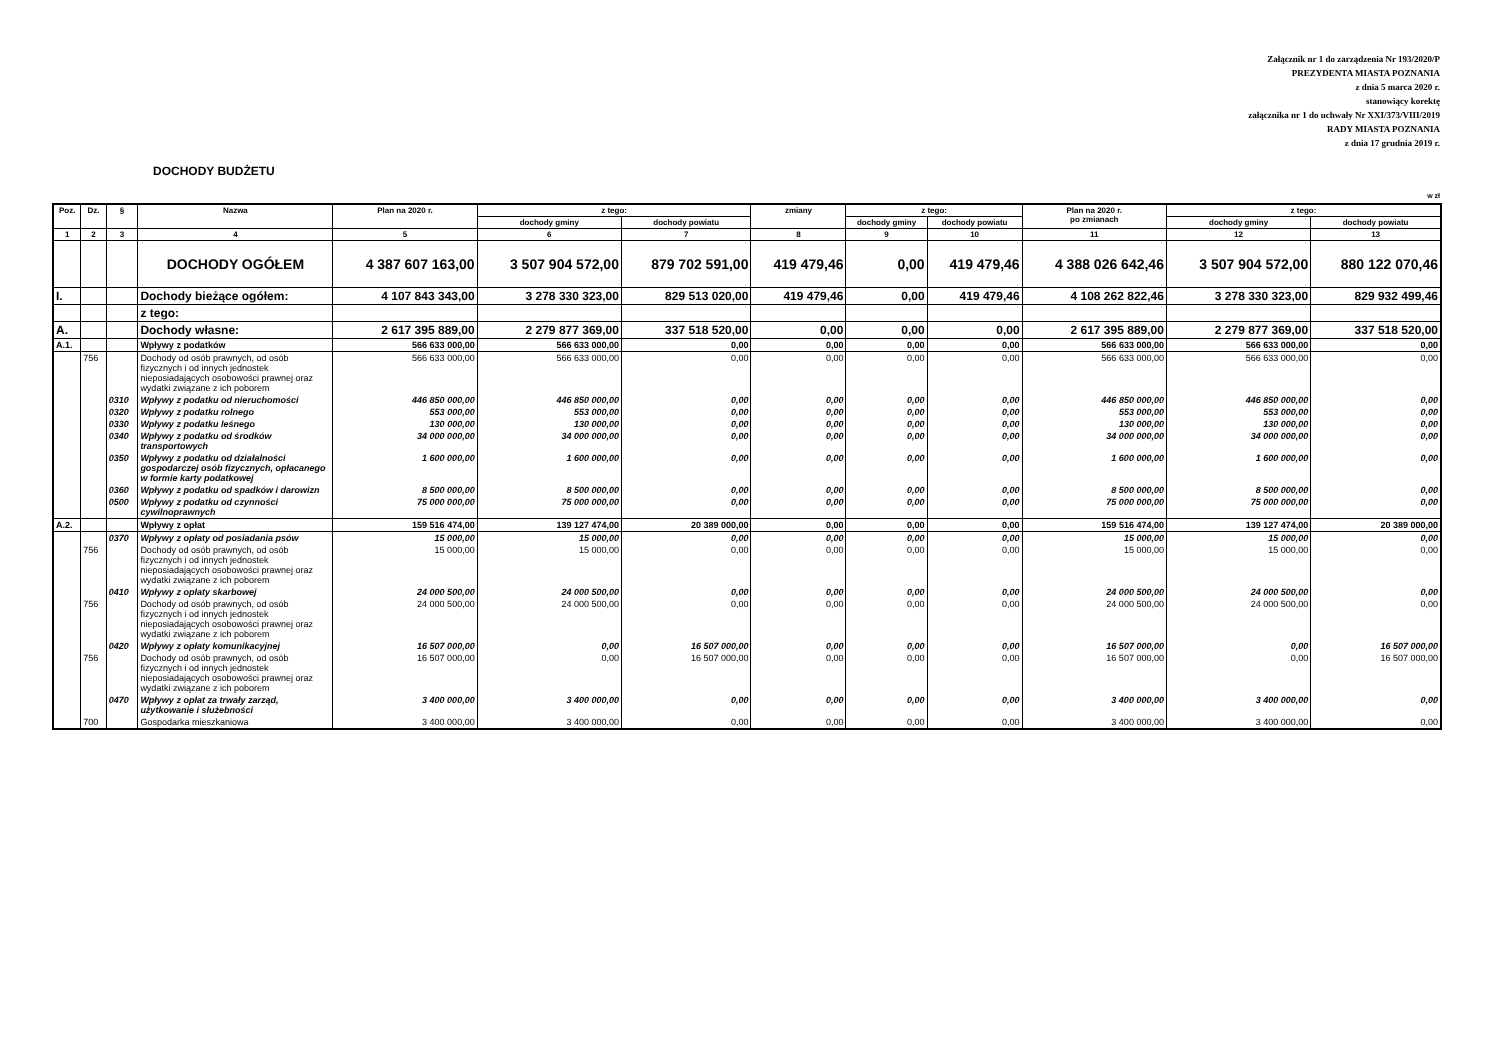Załącznik nr 1 do zarządzenia Nr 193/2020/P
PREZYDENTA MIASTA POZNANIA
z dnia 5 marca 2020 r.
stanowiący korektę
załącznika nr 1 do uchwały Nr XXI/373/VIII/2019
RADY MIASTA POZNANIA
z dnia 17 grudnia 2019 r.
DOCHODY BUDŻETU
w zł
| Poz. | Dz. | § | Nazwa | Plan na 2020 r. | z tego: | | zmiany | z tego: | | Plan na 2020 r. po zmianach | z tego: | |
| --- | --- | --- | --- | --- | --- | --- | --- | --- | --- | --- | --- | --- |
| | | | | | dochody gminy | dochody powiatu | | dochody gminy | dochody powiatu | | dochody gminy | dochody powiatu |
| 1 | 2 | 3 | 4 | 5 | 6 | 7 | 8 | 9 | 10 | 11 | 12 | 13 |
| | | | DOCHODY OGÓŁEM | 4 387 607 163,00 | 3 507 904 572,00 | 879 702 591,00 | 419 479,46 | 0,00 | 419 479,46 | 4 388 026 642,46 | 3 507 904 572,00 | 880 122 070,46 |
| I. | | | Dochody bieżące ogółem: | 4 107 843 343,00 | 3 278 330 323,00 | 829 513 020,00 | 419 479,46 | 0,00 | 419 479,46 | 4 108 262 822,46 | 3 278 330 323,00 | 829 932 499,46 |
| | | | z tego: | | | | | | | | | |
| A. | | | Dochody własne: | 2 617 395 889,00 | 2 279 877 369,00 | 337 518 520,00 | 0,00 | 0,00 | 0,00 | 2 617 395 889,00 | 2 279 877 369,00 | 337 518 520,00 |
| A.1. | | | Wpływy z podatków | 566 633 000,00 | 566 633 000,00 | 0,00 | 0,00 | 0,00 | 0,00 | 566 633 000,00 | 566 633 000,00 | 0,00 |
| | 756 | | Dochody od osób prawnych, od osób fizycznych i od innych jednostek nieposiadających osobowości prawnej oraz wydatki związane z ich poborem | 566 633 000,00 | 566 633 000,00 | 0,00 | 0,00 | 0,00 | 0,00 | 566 633 000,00 | 566 633 000,00 | 0,00 |
| | | 0310 | Wpływy z podatku od nieruchomości | 446 850 000,00 | 446 850 000,00 | 0,00 | 0,00 | 0,00 | 0,00 | 446 850 000,00 | 446 850 000,00 | 0,00 |
| | | 0320 | Wpływy z podatku rolnego | 553 000,00 | 553 000,00 | 0,00 | 0,00 | 0,00 | 0,00 | 553 000,00 | 553 000,00 | 0,00 |
| | | 0330 | Wpływy z podatku leśnego | 130 000,00 | 130 000,00 | 0,00 | 0,00 | 0,00 | 0,00 | 130 000,00 | 130 000,00 | 0,00 |
| | | 0340 | Wpływy z podatku od środków transportowych | 34 000 000,00 | 34 000 000,00 | 0,00 | 0,00 | 0,00 | 0,00 | 34 000 000,00 | 34 000 000,00 | 0,00 |
| | | 0350 | Wpływy z podatku od działalności gospodarczej osób fizycznych, opłacanego w formie karty podatkowej | 1 600 000,00 | 1 600 000,00 | 0,00 | 0,00 | 0,00 | 0,00 | 1 600 000,00 | 1 600 000,00 | 0,00 |
| | | 0360 | Wpływy z podatku od spadków i darowizn | 8 500 000,00 | 8 500 000,00 | 0,00 | 0,00 | 0,00 | 0,00 | 8 500 000,00 | 8 500 000,00 | 0,00 |
| | | 0500 | Wpływy z podatku od czynności cywilnoprawnych | 75 000 000,00 | 75 000 000,00 | 0,00 | 0,00 | 0,00 | 0,00 | 75 000 000,00 | 75 000 000,00 | 0,00 |
| A.2. | | | Wpływy z opłat | 159 516 474,00 | 139 127 474,00 | 20 389 000,00 | 0,00 | 0,00 | 0,00 | 159 516 474,00 | 139 127 474,00 | 20 389 000,00 |
| | | 0370 | Wpływy z opłaty od posiadania psów | 15 000,00 | 15 000,00 | 0,00 | 0,00 | 0,00 | 0,00 | 15 000,00 | 15 000,00 | 0,00 |
| | 756 | | Dochody od osób prawnych, od osób fizycznych i od innych jednostek nieposiadających osobowości prawnej oraz wydatki związane z ich poborem | 15 000,00 | 15 000,00 | 0,00 | 0,00 | 0,00 | 0,00 | 15 000,00 | 15 000,00 | 0,00 |
| | | 0410 | Wpływy z opłaty skarbowej | 24 000 500,00 | 24 000 500,00 | 0,00 | 0,00 | 0,00 | 0,00 | 24 000 500,00 | 24 000 500,00 | 0,00 |
| | 756 | | Dochody od osób prawnych, od osób fizycznych i od innych jednostek nieposiadających osobowości prawnej oraz wydatki związane z ich poborem | 24 000 500,00 | 24 000 500,00 | 0,00 | 0,00 | 0,00 | 0,00 | 24 000 500,00 | 24 000 500,00 | 0,00 |
| | | 0420 | Wpływy z opłaty komunikacyjnej | 16 507 000,00 | 0,00 | 16 507 000,00 | 0,00 | 0,00 | 0,00 | 16 507 000,00 | 0,00 | 16 507 000,00 |
| | 756 | | Dochody od osób prawnych, od osób fizycznych i od innych jednostek nieposiadających osobowości prawnej oraz wydatki związane z ich poborem | 16 507 000,00 | 0,00 | 16 507 000,00 | 0,00 | 0,00 | 0,00 | 16 507 000,00 | 0,00 | 16 507 000,00 |
| | | 0470 | Wpływy z opłat za trwały zarząd, użytkowanie i służebności | 3 400 000,00 | 3 400 000,00 | 0,00 | 0,00 | 0,00 | 0,00 | 3 400 000,00 | 3 400 000,00 | 0,00 |
| | 700 | | Gospodarka mieszkaniowa | 3 400 000,00 | 3 400 000,00 | 0,00 | 0,00 | 0,00 | 0,00 | 3 400 000,00 | 3 400 000,00 | 0,00 |